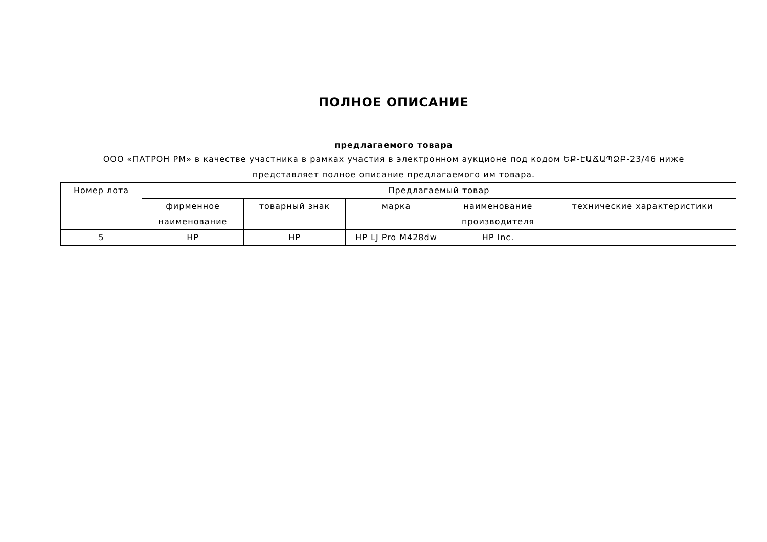ПОЛНОЕ ОПИСАНИЕ
предлагаемого товара
ООО «ПАТРОН РМ» в качестве участника в рамках участия в электронном аукционе под кодом ԵՔ-ԷԱՃԱՊՁԲ-23/46 ниже
представляет полное описание предлагаемого им товара.
| Номер лота | Предлагаемый товар | | | | |
| --- | --- | --- | --- | --- | --- |
| | фирменное наименование | товарный знак | марка | наименование производителя | технические характеристики |
| 5 | HP | HP | HP LJ Pro M428dw | HP Inc. | |